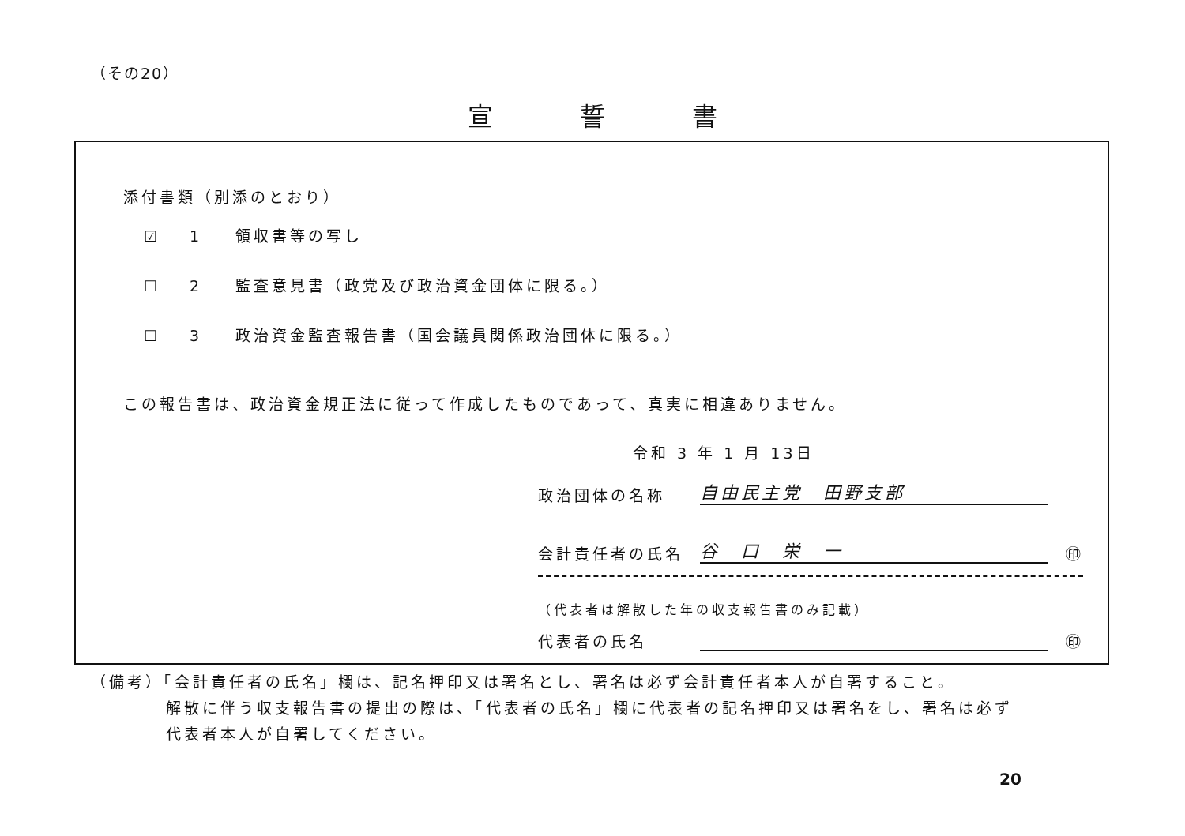（その20）
宣誓書
添付書類（別添のとおり）
☑ 1 領収書等の写し
☐ 2 監査意見書（政党及び政治資金団体に限る。）
☐ 3 政治資金監査報告書（国会議員関係政治団体に限る。）
この報告書は、政治資金規正法に従って作成したものであって、真実に相違ありません。
令和 3 年 1 月 13日
政治団体の名称
自由民主党　田野支部
会計責任者の氏名
谷　口　栄　一
　㊞
（代表者は解散した年の収支報告書のみ記載）
代表者の氏名
　㊞
（備考）「会計責任者の氏名」欄は、記名押印又は署名とし、署名は必ず会計責任者本人が自署すること。
解散に伴う収支報告書の提出の際は、「代表者の氏名」欄に代表者の記名押印又は署名をし、署名は必ず
代表者本人が自署してください。
20